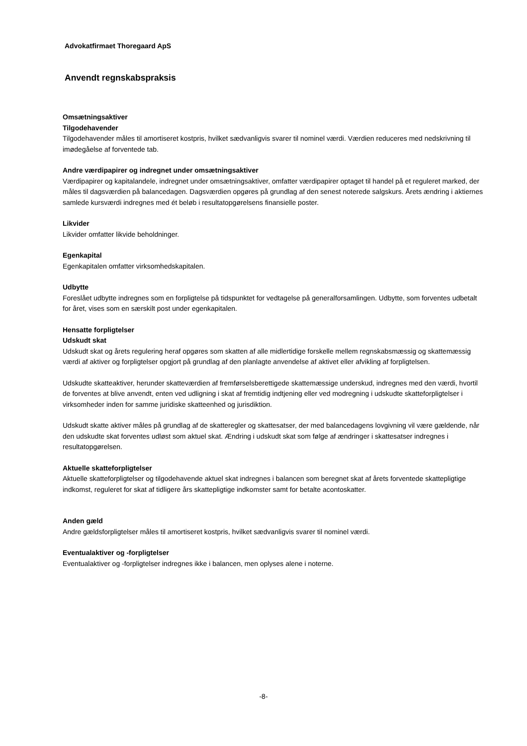Advokatfirmaet Thoregaard ApS
Anvendt regnskabspraksis
Omsætningsaktiver
Tilgodehavender
Tilgodehavender måles til amortiseret kostpris, hvilket sædvanligvis svarer til nominel værdi. Værdien reduceres med nedskrivning til imødegåelse af forventede tab.
Andre værdipapirer og indregnet under omsætningsaktiver
Værdipapirer og kapitalandele, indregnet under omsætningsaktiver, omfatter værdipapirer optaget til handel på et reguleret marked, der måles til dagsværdien på balancedagen. Dagsværdien opgøres på grundlag af den senest noterede salgskurs. Årets ændring i aktiernes samlede kursværdi indregnes med ét beløb i resultatopgørelsens finansielle poster.
Likvider
Likvider omfatter likvide beholdninger.
Egenkapital
Egenkapitalen omfatter virksomhedskapitalen.
Udbytte
Foreslået udbytte indregnes som en forpligtelse på tidspunktet for vedtagelse på generalforsamlingen. Udbytte, som forventes udbetalt for året, vises som en særskilt post under egenkapitalen.
Hensatte forpligtelser
Udskudt skat
Udskudt skat og årets regulering heraf opgøres som skatten af alle midlertidige forskelle mellem regnskabsmæssig og skattemæssig værdi af aktiver og forpligtelser opgjort på grundlag af den planlagte anvendelse af aktivet eller afvikling af forpligtelsen.
Udskudte skatteaktiver, herunder skatteværdien af fremførselsberettigede skattemæssige underskud, indregnes med den værdi, hvortil de forventes at blive anvendt, enten ved udligning i skat af fremtidig indtjening eller ved modregning i udskudte skatteforpligtelser i virksomheder inden for samme juridiske skatteenhed og jurisdiktion.
Udskudt skatte aktiver måles på grundlag af de skatteregler og skattesatser, der med balancedagens lovgivning vil være gældende, når den udskudte skat forventes udløst som aktuel skat. Ændring i udskudt skat som følge af ændringer i skattesatser indregnes i resultatopgørelsen.
Aktuelle skatteforpligtelser
Aktuelle skatteforpligtelser og tilgodehavende aktuel skat indregnes i balancen som beregnet skat af årets forventede skattepligtige indkomst, reguleret for skat af tidligere års skattepligtige indkomster samt for betalte acontoskatter.
Anden gæld
Andre gældsforpligtelser måles til amortiseret kostpris, hvilket sædvanligvis svarer til nominel værdi.
Eventualaktiver og -forpligtelser
Eventualaktiver og -forpligtelser indregnes ikke i balancen, men oplyses alene i noterne.
-8-